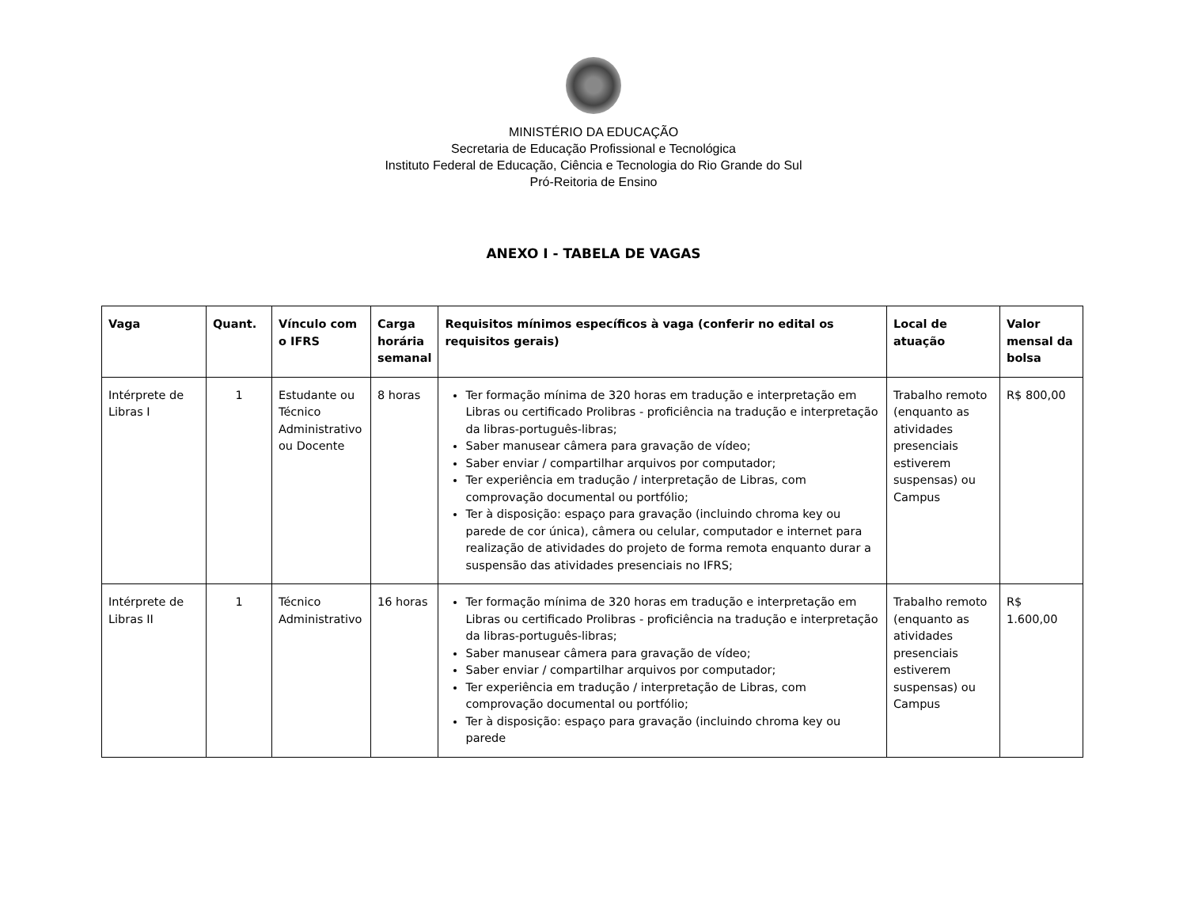MINISTÉRIO DA EDUCAÇÃO
Secretaria de Educação Profissional e Tecnológica
Instituto Federal de Educação, Ciência e Tecnologia do Rio Grande do Sul
Pró-Reitoria de Ensino
ANEXO I - TABELA DE VAGAS
| Vaga | Quant. | Vínculo com o IFRS | Carga horária semanal | Requisitos mínimos específicos à vaga (conferir no edital os requisitos gerais) | Local de atuação | Valor mensal da bolsa |
| --- | --- | --- | --- | --- | --- | --- |
| Intérprete de Libras I | 1 | Estudante ou Técnico Administrativo ou Docente | 8 horas | Ter formação mínima de 320 horas em tradução e interpretação em Libras ou certificado Prolibras - proficiência na tradução e interpretação da libras-português-libras; Saber manusear câmera para gravação de vídeo; Saber enviar / compartilhar arquivos por computador; Ter experiência em tradução / interpretação de Libras, com comprovação documental ou portfólio; Ter à disposição: espaço para gravação (incluindo chroma key ou parede de cor única), câmera ou celular, computador e internet para realização de atividades do projeto de forma remota enquanto durar a suspensão das atividades presenciais no IFRS; | Trabalho remoto (enquanto as atividades presenciais estiverem suspensas) ou Campus | R$ 800,00 |
| Intérprete de Libras II | 1 | Técnico Administrativo | 16 horas | Ter formação mínima de 320 horas em tradução e interpretação em Libras ou certificado Prolibras - proficiência na tradução e interpretação da libras-português-libras; Saber manusear câmera para gravação de vídeo; Saber enviar / compartilhar arquivos por computador; Ter experiência em tradução / interpretação de Libras, com comprovação documental ou portfólio; Ter à disposição: espaço para gravação (incluindo chroma key ou parede | Trabalho remoto (enquanto as atividades presenciais estiverem suspensas) ou Campus | R$ 1.600,00 |